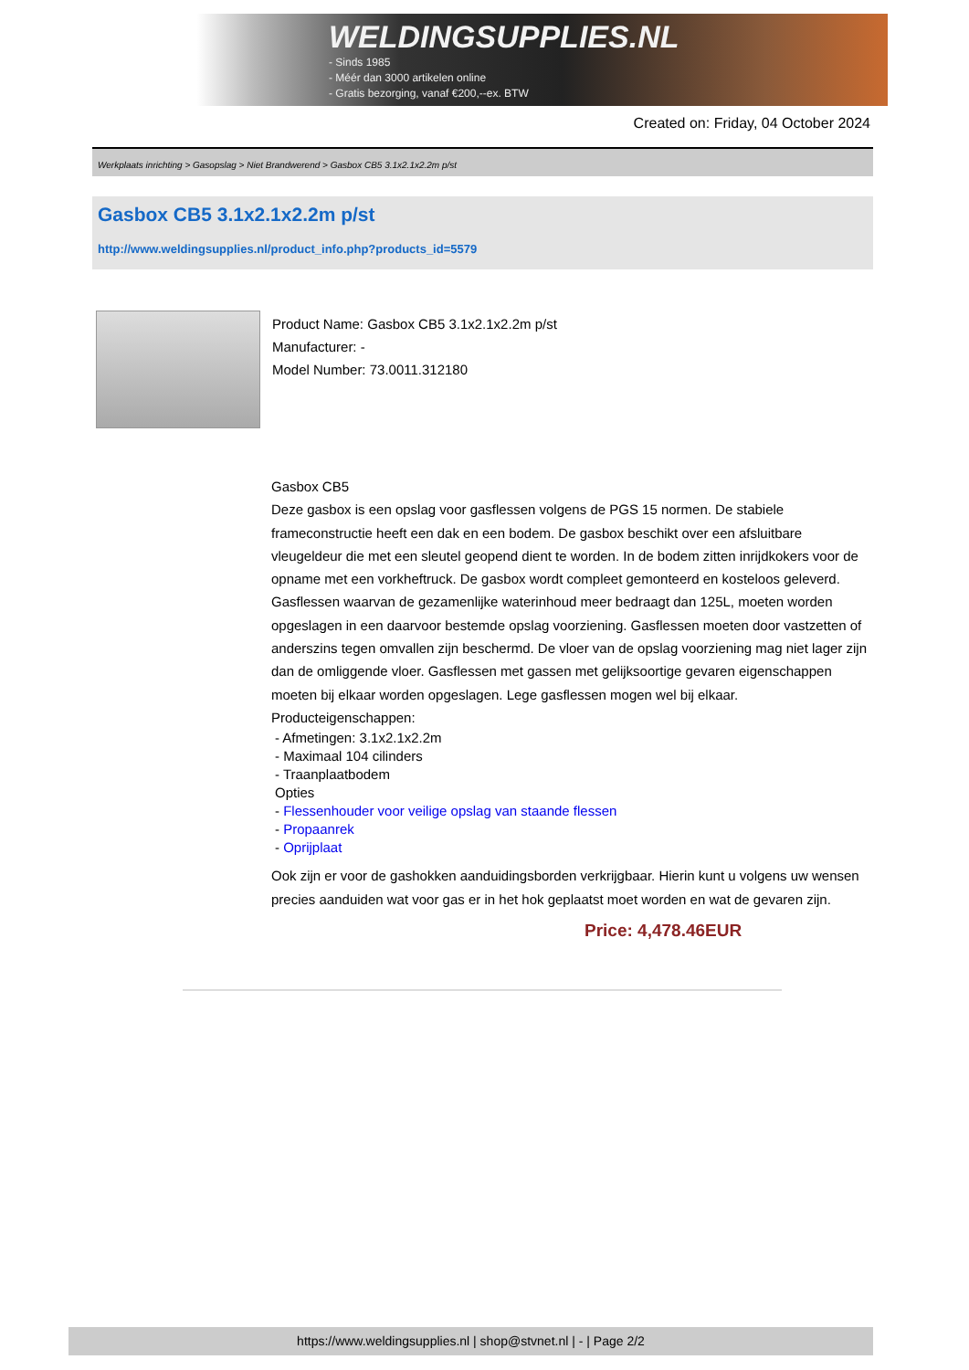WELDINGSUPPLIES.NL
- Sinds 1985
- Méér dan 3000 artikelen online
- Gratis bezorging, vanaf €200,--ex. BTW
Created on: Friday, 04 October 2024
Werkplaats inrichting > Gasopslag > Niet Brandwerend > Gasbox CB5 3.1x2.1x2.2m p/st
Gasbox CB5 3.1x2.1x2.2m p/st
http://www.weldingsupplies.nl/product_info.php?products_id=5579
Product Name: Gasbox CB5 3.1x2.1x2.2m p/st
Manufacturer: -
Model Number: 73.0011.312180
Gasbox CB5
Deze gasbox is een opslag voor gasflessen volgens de PGS 15 normen. De stabiele frameconstructie heeft een dak en een bodem. De gasbox beschikt over een afsluitbare vleugeldeur die met een sleutel geopend dient te worden. In de bodem zitten inrijdkokers voor de opname met een vorkheftruck. De gasbox wordt compleet gemonteerd en kosteloos geleverd. Gasflessen waarvan de gezamenlijke waterinhoud meer bedraagt dan 125L, moeten worden opgeslagen in een daarvoor bestemde opslag voorziening. Gasflessen moeten door vastzetten of anderszins tegen omvallen zijn beschermd. De vloer van de opslag voorziening mag niet lager zijn dan de omliggende vloer. Gasflessen met gassen met gelijksoortige gevaren eigenschappen moeten bij elkaar worden opgeslagen. Lege gasflessen mogen wel bij elkaar. Producteigenschappen:
- Afmetingen: 3.1x2.1x2.2m
- Maximaal 104 cilinders
- Traanplaatbodem
Opties
- Flessenhouder voor veilige opslag van staande flessen
- Propaanrek
- Oprijplaat
Ook zijn er voor de gashokken aanduidingsborden verkrijgbaar. Hierin kunt u volgens uw wensen precies aanduiden wat voor gas er in het hok geplaatst moet worden en wat de gevaren zijn.
Price: 4,478.46EUR
https://www.weldingsupplies.nl | shop@stvnet.nl | - | Page 2/2